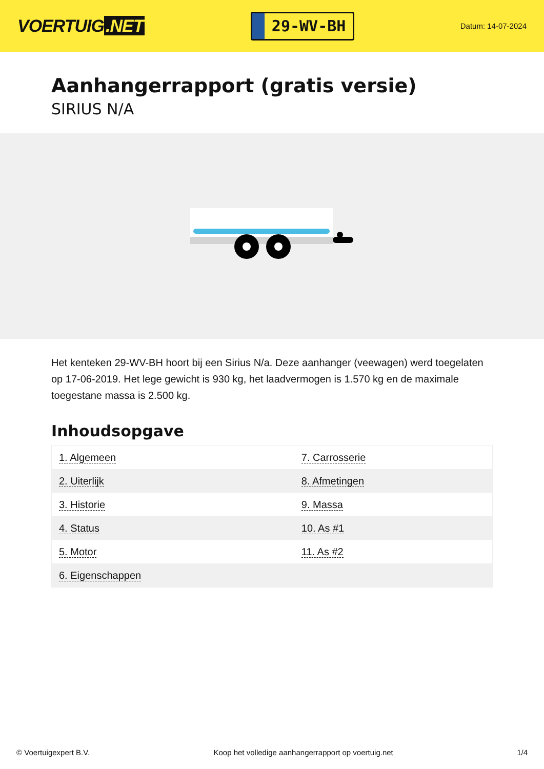VOERTUIG.NET
29-WV-BH
Datum: 14-07-2024
Aanhangerrapport (gratis versie)
SIRIUS N/A
Het kenteken 29-WV-BH hoort bij een Sirius N/a. Deze aanhanger (veewagen) werd toegelaten op 17-06-2019. Het lege gewicht is 930 kg, het laadvermogen is 1.570 kg en de maximale toegestane massa is 2.500 kg.
Inhoudsopgave
| 1. Algemeen | 7. Carrosserie |
| 2. Uiterlijk | 8. Afmetingen |
| 3. Historie | 9. Massa |
| 4. Status | 10. As #1 |
| 5. Motor | 11. As #2 |
| 6. Eigenschappen | |
© Voertuigexpert B.V. Koop het volledige aanhangerrapport op voertuig.net 1/4